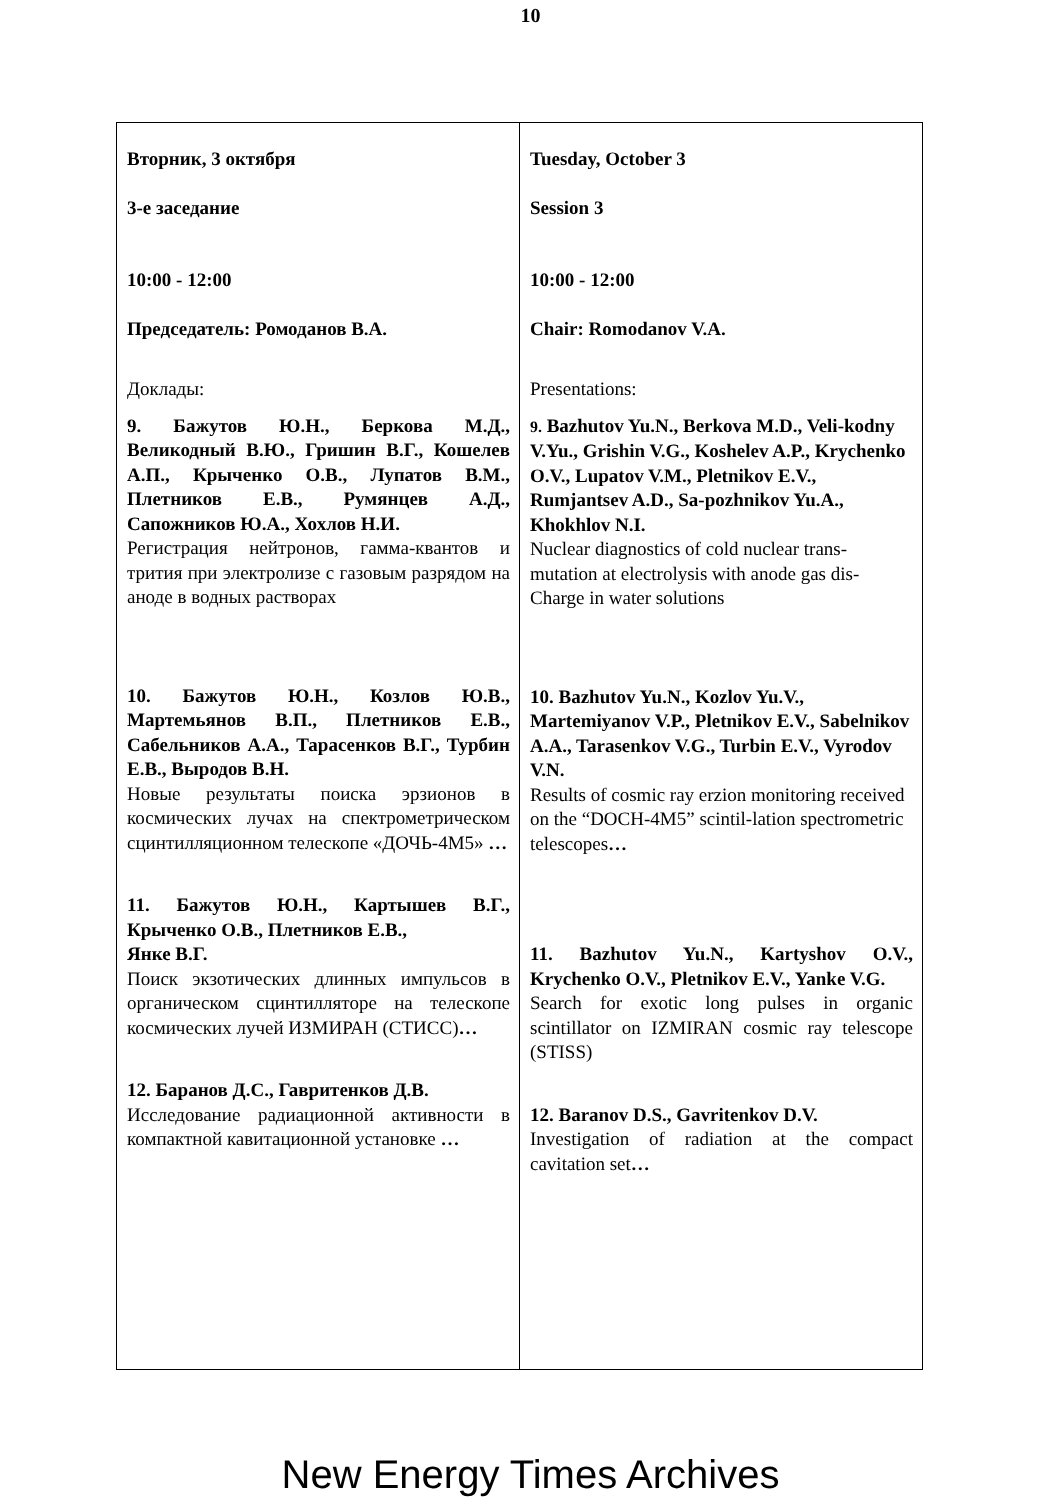10
| Вторник, 3 октября 3-е заседание 10:00 - 12:00 Председатель: Ромоданов В.А. Доклады: 9. Бажутов Ю.Н., Беркова М.Д., Великодный В.Ю., Гришин В.Г., Кошелев А.П., Крыченко О.В., Лупатов В.М., Плетников Е.В., Румянцев А.Д., Сапожников Ю.А., Хохлов Н.И. Регистрация нейтронов, гамма-квантов и трития при электролизе с газовым разрядом на аноде в водных растворах 10. Бажутов Ю.Н., Козлов Ю.В., Мартемьянов В.П., Плетников Е.В., Сабельников А.А., Тарасенков В.Г., Турбин Е.В., Выродов В.Н. Новые результаты поиска эрзионов в космических лучах на спектрометрическом сцинтилляционном телескопе «ДОЧЬ-4М5» … 11. Бажутов Ю.Н., Картышев В.Г., Крыченко О.В., Плетников Е.В., Янке В.Г. Поиск экзотических длинных импульсов в органическом сцинтилляторе на телескопе космических лучей ИЗМИРАН (СТИСС) … 12. Баранов Д.С., Гавритенков Д.В. Исследование радиационной активности в компактной кавитационной установке … | Tuesday, October 3 Session 3 10:00 - 12:00 Chair: Romodanov V.A. Presentations: 9. Bazhutov Yu.N., Berkova M.D., Veli-kodny V.Yu., Grishin V.G., Koshelev A.P., Krychenko O.V., Lupatov V.M., Pletnikov E.V., Rumjantsev A.D., Sa-pozhnikov Yu.A., Khokhlov N.I. Nuclear diagnostics of cold nuclear trans-mutation at electrolysis with anode gas dis-Charge in water solutions 10. Bazhutov Yu.N., Kozlov Yu.V., Martemiyanov V.P., Pletnikov E.V., Sabelnikov A.A., Tarasenkov V.G., Turbin E.V., Vyrodov V.N. Results of cosmic ray erzion monitoring received on the “DOCH-4M5” scintil-lation spectrometric telescopes … 11. Bazhutov Yu.N., Kartyshov O.V., Krychenko O.V., Pletnikov E.V., Yanke V.G. Search for exotic long pulses in organic scintillator on IZMIRAN cosmic ray telescope (STISS) 12. Baranov D.S., Gavritenkov D.V. Investigation of radiation at the compact cavitation set … |
New Energy Times Archives